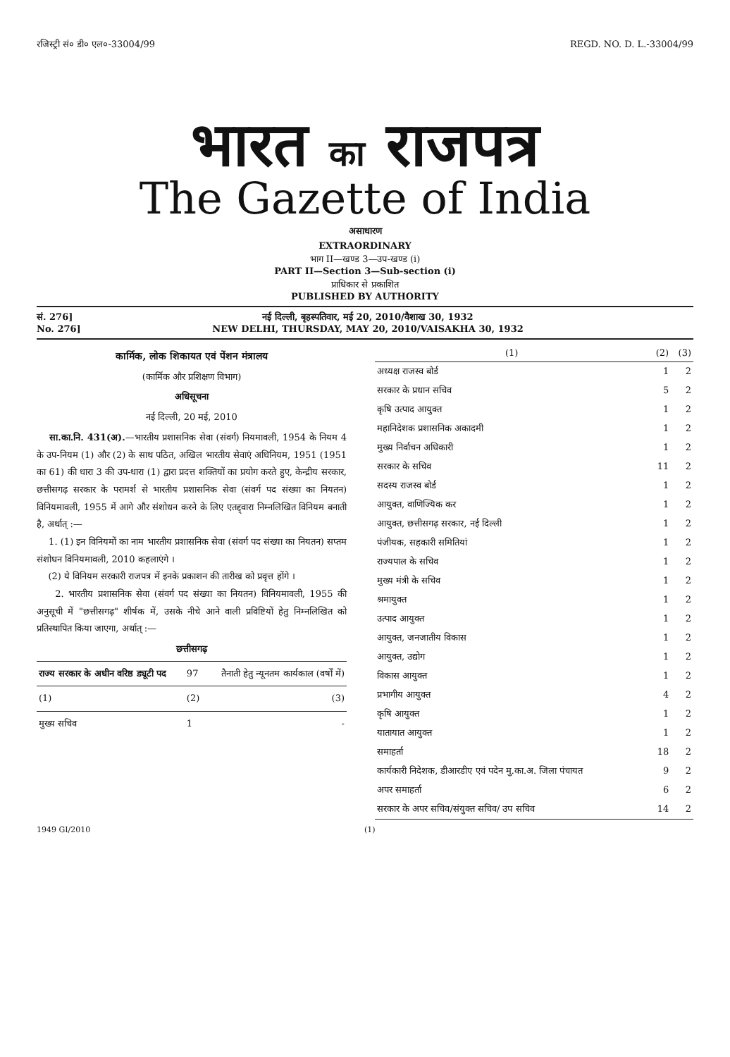रजिस्ट्री सं० डी० एल०-33004/99 REGD. NO. D. L.-33004/99
भारत का राजपत्र
The Gazette of India
असाधारण
EXTRAORDINARY
भाग II—खण्ड 3—उप-खण्ड (i)
PART II—Section 3—Sub-section (i)
प्राधिकार से प्रकाशित
PUBLISHED BY AUTHORITY
सं. 276]
No. 276]
नई दिल्ली, बृहस्पतिवार, मई 20, 2010/वैशाख 30, 1932
NEW DELHI, THURSDAY, MAY 20, 2010/VAISAKHA 30, 1932
कार्मिक, लोक शिकायत एवं पेंशन मंत्रालय
(कार्मिक और प्रशिक्षण विभाग)
अधिसूचना
नई दिल्ली, 20 मई, 2010
सा.का.नि. 431(अ).—भारतीय प्रशासनिक सेवा (संवर्ग) नियमावली, 1954 के नियम 4 के उप-नियम (1) और (2) के साथ पठित, अखिल भारतीय सेवाएं अधिनियम, 1951 (1951 का 61) की धारा 3 की उप-धारा (1) द्वारा प्रदत्त शक्तियों का प्रयोग करते हुए, केन्द्रीय सरकार, छत्तीसगढ़ सरकार के परामर्श से भारतीय प्रशासनिक सेवा (संवर्ग पद संख्या का नियतन) विनियमावली, 1955 में आगे और संशोधन करने के लिए एतद्द्वारा निम्नलिखित विनियम बनाती है, अर्थात् :—
1. (1) इन विनियमों का नाम भारतीय प्रशासनिक सेवा (संवर्ग पद संख्या का नियतन) सप्तम संशोधन विनियमावली, 2010 कहलाएंगे ।
(2) ये विनियम सरकारी राजपत्र में इनके प्रकाशन की तारीख को प्रवृत्त होंगे ।
2. भारतीय प्रशासनिक सेवा (संवर्ग पद संख्या का नियतन) विनियमावली, 1955 की अनुसूची में "छत्तीसगढ़" शीर्षक में, उसके नीचे आने वाली प्रविष्टियों हेतु निम्नलिखित को प्रतिस्थापित किया जाएगा, अर्थात् :—
छत्तीसगढ़
| राज्य सरकार के अधीन वरिष्ठ ड्यूटी पद | 97 | तैनाती हेतु न्यूनतम कार्यकाल (वर्षों में) |
| (1) | (2) | (3) |
| मुख्य सचिव | 1 | - |
| (1) | (2) | (3) |
| --- | --- | --- |
| अध्यक्ष राजस्व बोर्ड | 1 | 2 |
| सरकार के प्रधान सचिव | 5 | 2 |
| कृषि उत्पाद आयुक्त | 1 | 2 |
| महानिदेशक प्रशासनिक अकादमी | 1 | 2 |
| मुख्य निर्वाचन अधिकारी | 1 | 2 |
| सरकार के सचिव | 11 | 2 |
| सदस्य राजस्व बोर्ड | 1 | 2 |
| आयुक्त, वाणिज्यिक कर | 1 | 2 |
| आयुक्त, छत्तीसगढ़ सरकार, नई दिल्ली | 1 | 2 |
| पंजीयक, सहकारी समितियां | 1 | 2 |
| राज्यपाल के सचिव | 1 | 2 |
| मुख्य मंत्री के सचिव | 1 | 2 |
| श्रमायुक्त | 1 | 2 |
| उत्पाद आयुक्त | 1 | 2 |
| आयुक्त, जनजातीय विकास | 1 | 2 |
| आयुक्त, उद्योग | 1 | 2 |
| विकास आयुक्त | 1 | 2 |
| प्रभागीय आयुक्त | 4 | 2 |
| कृषि आयुक्त | 1 | 2 |
| यातायात आयुक्त | 1 | 2 |
| समाहर्ता | 18 | 2 |
| कार्यकारी निदेशक, डीआरडीए एवं पदेन मु.का.अ. जिला पंचायत | 9 | 2 |
| अपर समाहर्ता | 6 | 2 |
| सरकार के अपर सचिव/संयुक्त सचिव/ उप सचिव | 14 | 2 |
1949 GI/2010 (1)